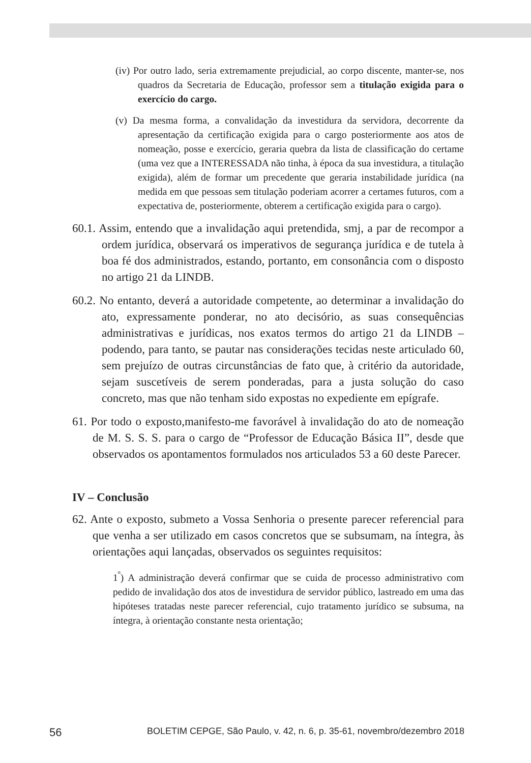(iv) Por outro lado, seria extremamente prejudicial, ao corpo discente, manter-se, nos quadros da Secretaria de Educação, professor sem a titulação exigida para o exercício do cargo.
(v) Da mesma forma, a convalidação da investidura da servidora, decorrente da apresentação da certificação exigida para o cargo posteriormente aos atos de nomeação, posse e exercício, geraria quebra da lista de classificação do certame (uma vez que a INTERESSADA não tinha, à época da sua investidura, a titulação exigida), além de formar um precedente que geraria instabilidade jurídica (na medida em que pessoas sem titulação poderiam acorrer a certames futuros, com a expectativa de, posteriormente, obterem a certificação exigida para o cargo).
60.1. Assim, entendo que a invalidação aqui pretendida, smj, a par de recompor a ordem jurídica, observará os imperativos de segurança jurídica e de tutela à boa fé dos administrados, estando, portanto, em consonância com o disposto no artigo 21 da LINDB.
60.2. No entanto, deverá a autoridade competente, ao determinar a invalidação do ato, expressamente ponderar, no ato decisório, as suas consequências administrativas e jurídicas, nos exatos termos do artigo 21 da LINDB – podendo, para tanto, se pautar nas considerações tecidas neste articulado 60, sem prejuízo de outras circunstâncias de fato que, à critério da autoridade, sejam suscetíveis de serem ponderadas, para a justa solução do caso concreto, mas que não tenham sido expostas no expediente em epígrafe.
61. Por todo o exposto,manifesto-me favorável à invalidação do ato de nomeação de M. S. S. S. para o cargo de “Professor de Educação Básica II”, desde que observados os apontamentos formulados nos articulados 53 a 60 deste Parecer.
IV – Conclusão
62. Ante o exposto, submeto a Vossa Senhoria o presente parecer referencial para que venha a ser utilizado em casos concretos que se subsumam, na íntegra, às orientações aqui lançadas, observados os seguintes requisitos:
1<sup>º</sup>) A administração deverá confirmar que se cuida de processo administrativo com pedido de invalidação dos atos de investidura de servidor público, lastreado em uma das hipóteses tratadas neste parecer referencial, cujo tratamento jurídico se subsuma, na íntegra, à orientação constante nesta orientação;
56 BOLETIM CEPGE, São Paulo, v. 42, n. 6, p. 35-61, novembro/dezembro 2018